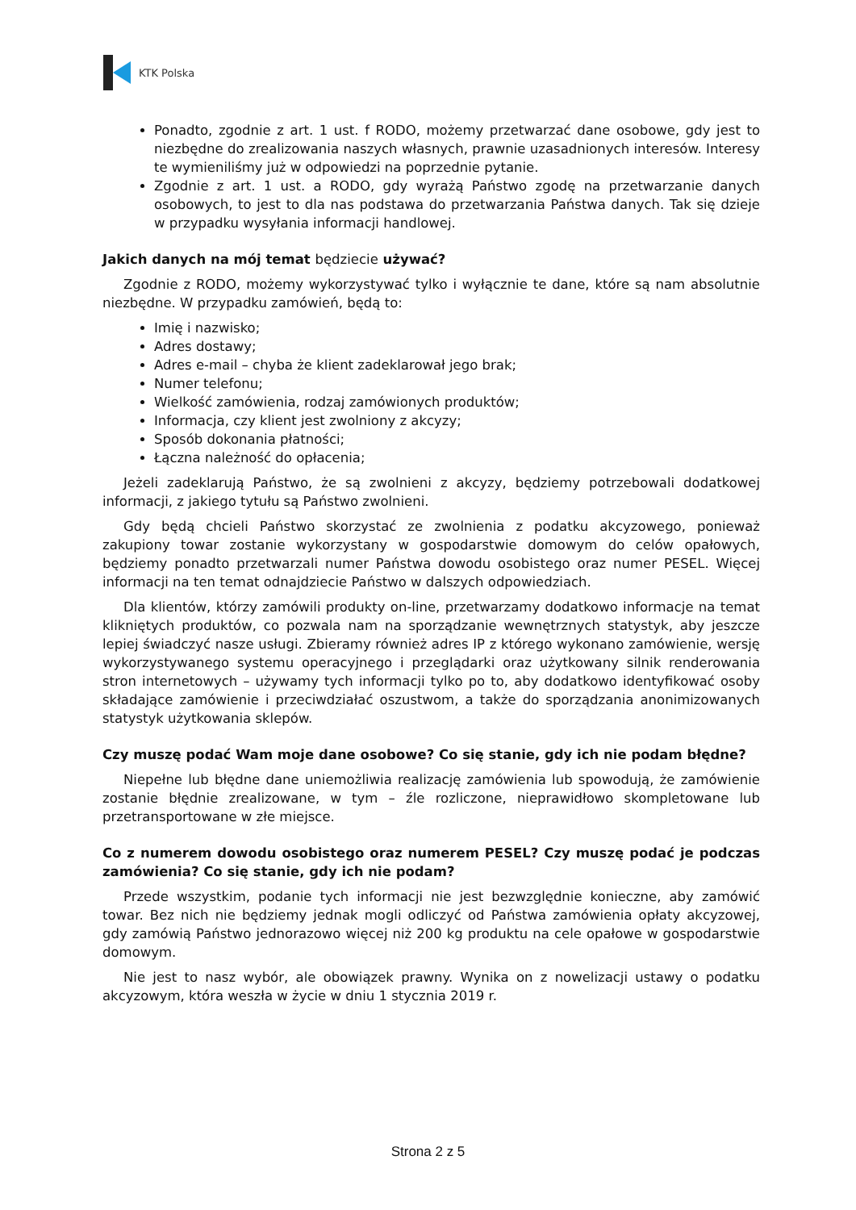KTK Polska
Ponadto, zgodnie z art. 1 ust. f RODO, możemy przetwarzać dane osobowe, gdy jest to niezbędne do zrealizowania naszych własnych, prawnie uzasadnionych interesów. Interesy te wymieniliśmy już w odpowiedzi na poprzednie pytanie.
Zgodnie z art. 1 ust. a RODO, gdy wyrażą Państwo zgodę na przetwarzanie danych osobowych, to jest to dla nas podstawa do przetwarzania Państwa danych. Tak się dzieje w przypadku wysyłania informacji handlowej.
Jakich danych na mój temat będziecie używać?
Zgodnie z RODO, możemy wykorzystywać tylko i wyłącznie te dane, które są nam absolutnie niezbędne. W przypadku zamówień, będą to:
Imię i nazwisko;
Adres dostawy;
Adres e-mail – chyba że klient zadeklarował jego brak;
Numer telefonu;
Wielkość zamówienia, rodzaj zamówionych produktów;
Informacja, czy klient jest zwolniony z akcyzy;
Sposób dokonania płatności;
Łączna należność do opłacenia;
Jeżeli zadeklarują Państwo, że są zwolnieni z akcyzy, będziemy potrzebowali dodatkowej informacji, z jakiego tytułu są Państwo zwolnieni.
Gdy będą chcieli Państwo skorzystać ze zwolnienia z podatku akcyzowego, ponieważ zakupiony towar zostanie wykorzystany w gospodarstwie domowym do celów opałowych, będziemy ponadto przetwarzali numer Państwa dowodu osobistego oraz numer PESEL. Więcej informacji na ten temat odnajdziecie Państwo w dalszych odpowiedziach.
Dla klientów, którzy zamówili produkty on-line, przetwarzamy dodatkowo informacje na temat klikniętych produktów, co pozwala nam na sporządzanie wewnętrznych statystyk, aby jeszcze lepiej świadczyć nasze usługi. Zbieramy również adres IP z którego wykonano zamówienie, wersję wykorzystywanego systemu operacyjnego i przeglądarki oraz użytkowany silnik renderowania stron internetowych – używamy tych informacji tylko po to, aby dodatkowo identyfikować osoby składające zamówienie i przeciwdziałać oszustwom, a także do sporządzania anonimizowanych statystyk użytkowania sklepów.
Czy muszę podać Wam moje dane osobowe? Co się stanie, gdy ich nie podam błędne?
Niepełne lub błędne dane uniemożliwia realizację zamówienia lub spowodują, że zamówienie zostanie błędnie zrealizowane, w tym – źle rozliczone, nieprawidłowo skompletowane lub przetransportowane w złe miejsce.
Co z numerem dowodu osobistego oraz numerem PESEL? Czy muszę podać je podczas zamówienia? Co się stanie, gdy ich nie podam?
Przede wszystkim, podanie tych informacji nie jest bezwzględnie konieczne, aby zamówić towar. Bez nich nie będziemy jednak mogli odliczyć od Państwa zamówienia opłaty akcyzowej, gdy zamówią Państwo jednorazowo więcej niż 200 kg produktu na cele opałowe w gospodarstwie domowym.
Nie jest to nasz wybór, ale obowiązek prawny. Wynika on z nowelizacji ustawy o podatku akcyzowym, która weszła w życie w dniu 1 stycznia 2019 r.
Strona 2 z 5